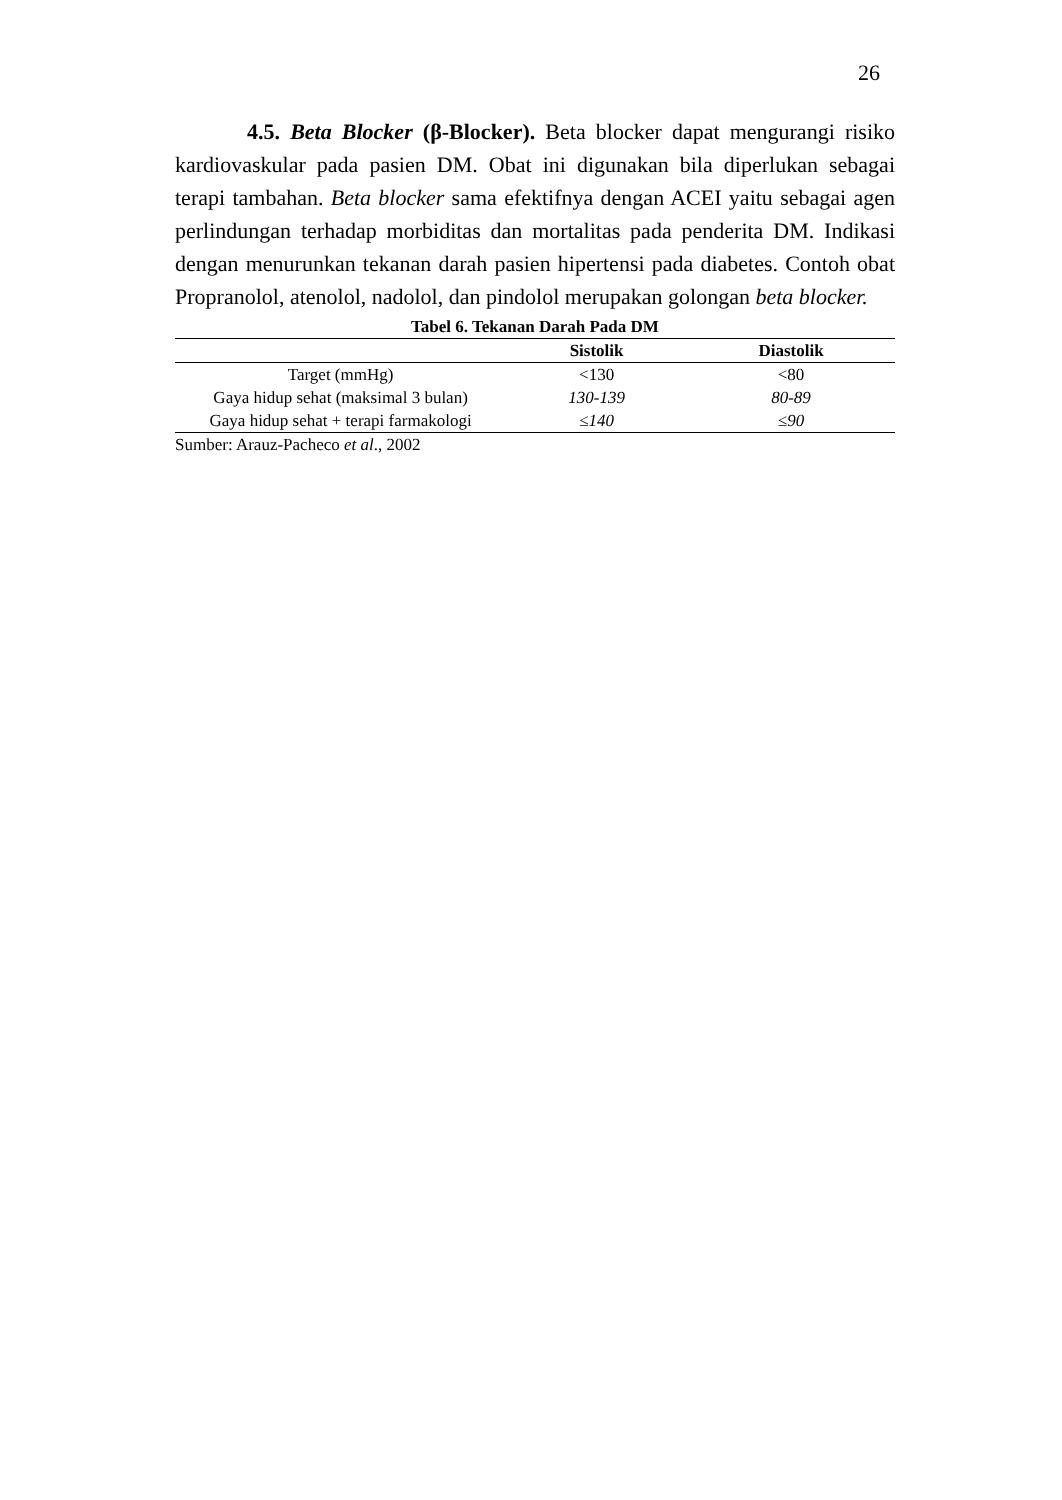26
4.5. Beta Blocker (β-Blocker). Beta blocker dapat mengurangi risiko kardiovaskular pada pasien DM. Obat ini digunakan bila diperlukan sebagai terapi tambahan. Beta blocker sama efektifnya dengan ACEI yaitu sebagai agen perlindungan terhadap morbiditas dan mortalitas pada penderita DM. Indikasi dengan menurunkan tekanan darah pasien hipertensi pada diabetes. Contoh obat Propranolol, atenolol, nadolol, dan pindolol merupakan golongan beta blocker.
Tabel 6. Tekanan Darah Pada DM
| | Sistolik | Diastolik |
| --- | --- | --- |
| Target (mmHg) | <130 | <80 |
| Gaya hidup sehat (maksimal 3 bulan) | 130-139 | 80-89 |
| Gaya hidup sehat + terapi farmakologi | ≤140 | ≤90 |
Sumber: Arauz-Pacheco et al., 2002